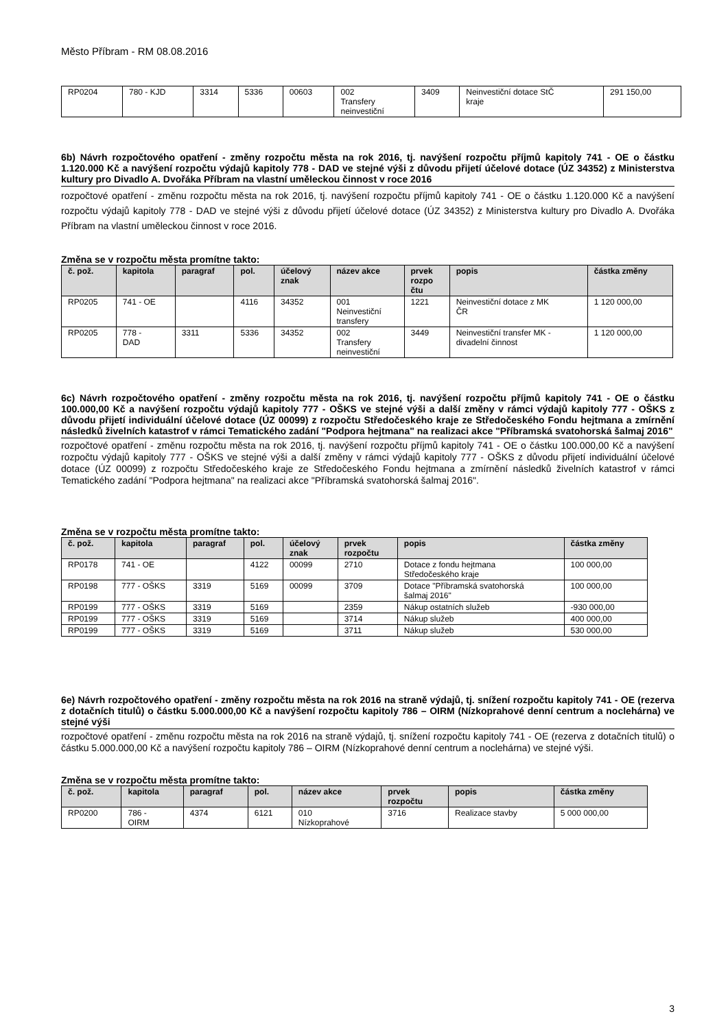Město Příbram - RM 08.08.2016
| RP0204 | 780 - KJD | 3314 | 5336 | 00603 | 002 Transfery neinvestiční | 3409 | Neinvestiční dotace StČ kraje | 291 150,00 |
6b) Návrh rozpočtového opatření - změny rozpočtu města na rok 2016, tj. navýšení rozpočtu příjmů kapitoly 741 - OE o částku 1.120.000 Kč a navýšení rozpočtu výdajů kapitoly 778 - DAD ve stejné výši z důvodu přijetí účelové dotace (ÚZ 34352) z Ministerstva kultury pro Divadlo A. Dvořáka Příbram na vlastní uměleckou činnost v roce 2016
rozpočtové opatření - změnu rozpočtu města na rok 2016, tj. navýšení rozpočtu příjmů kapitoly 741 - OE o částku 1.120.000 Kč a navýšení rozpočtu výdajů kapitoly 778 - DAD ve stejné výši z důvodu přijetí účelové dotace (ÚZ 34352) z Ministerstva kultury pro Divadlo A. Dvořáka Příbram na vlastní uměleckou činnost v roce 2016.
Změna se v rozpočtu města promítne takto:
| č. pož. | kapitola | paragraf | pol. | účelový znak | název akce | prvek rozpo čtu | popis | částka změny |
| --- | --- | --- | --- | --- | --- | --- | --- | --- |
| RP0205 | 741 - OE | | 4116 | 34352 | 001 Neinvestiční transfery | 1221 | Neinvestiční dotace z MK ČR | 1 120 000,00 |
| RP0205 | 778 - DAD | 3311 | 5336 | 34352 | 002 Transfery neinvestiční | 3449 | Neinvestiční transfer MK - divadelní činnost | 1 120 000,00 |
6c) Návrh rozpočtového opatření - změny rozpočtu města na rok 2016, tj. navýšení rozpočtu příjmů kapitoly 741 - OE o částku 100.000,00 Kč a navýšení rozpočtu výdajů kapitoly 777 - OŠKS ve stejné výši a další změny v rámci výdajů kapitoly 777 - OŠKS z důvodu přijetí individuální účelové dotace (ÚZ 00099) z rozpočtu Středočeského kraje ze Středočeského Fondu hejtmana a zmírnění následků živelních katastrof v rámci Tematického zadání "Podpora hejtmana" na realizaci akce "Příbramská svatohorská šalmaj 2016"
rozpočtové opatření - změnu rozpočtu města na rok 2016, tj. navýšení rozpočtu příjmů kapitoly 741 - OE o částku 100.000,00 Kč a navýšení rozpočtu výdajů kapitoly 777 - OŠKS ve stejné výši a další změny v rámci výdajů kapitoly 777 - OŠKS z důvodu přijetí individuální účelové dotace (ÚZ 00099) z rozpočtu Středočeského kraje ze Středočeského Fondu hejtmana a zmírnění následků živelních katastrof v rámci Tematického zadání "Podpora hejtmana" na realizaci akce "Příbramská svatohorská šalmaj 2016".
Změna se v rozpočtu města promítne takto:
| č. pož. | kapitola | paragraf | pol. | účelový znak | prvek rozpočtu | popis | částka změny |
| --- | --- | --- | --- | --- | --- | --- | --- |
| RP0178 | 741 - OE | | 4122 | 00099 | 2710 | Dotace z fondu hejtmana Středočeského kraje | 100 000,00 |
| RP0198 | 777 - OŠKS | 3319 | 5169 | 00099 | 3709 | Dotace "Příbramská svatohorská šalmaj 2016" | 100 000,00 |
| RP0199 | 777 - OŠKS | 3319 | 5169 | | 2359 | Nákup ostatních služeb | -930 000,00 |
| RP0199 | 777 - OŠKS | 3319 | 5169 | | 3714 | Nákup služeb | 400 000,00 |
| RP0199 | 777 - OŠKS | 3319 | 5169 | | 3711 | Nákup služeb | 530 000,00 |
6e) Návrh rozpočtového opatření - změny rozpočtu města na rok 2016 na straně výdajů, tj. snížení rozpočtu kapitoly 741 - OE (rezerva z dotačních titulů) o částku 5.000.000,00 Kč a navýšení rozpočtu kapitoly 786 – OIRM (Nízkoprahové denní centrum a noclehárna) ve stejné výši
rozpočtové opatření - změnu rozpočtu města na rok 2016 na straně výdajů, tj. snížení rozpočtu kapitoly 741 - OE (rezerva z dotačních titulů) o částku 5.000.000,00 Kč a navýšení rozpočtu kapitoly 786 – OIRM (Nízkoprahové denní centrum a noclehárna) ve stejné výši.
Změna se v rozpočtu města promítne takto:
| č. pož. | kapitola | paragraf | pol. | název akce | prvek rozpočtu | popis | částka změny |
| --- | --- | --- | --- | --- | --- | --- | --- |
| RP0200 | 786 - OIRM | 4374 | 6121 | 010 Nízkoprahové | 3716 | Realizace stavby | 5 000 000,00 |
3